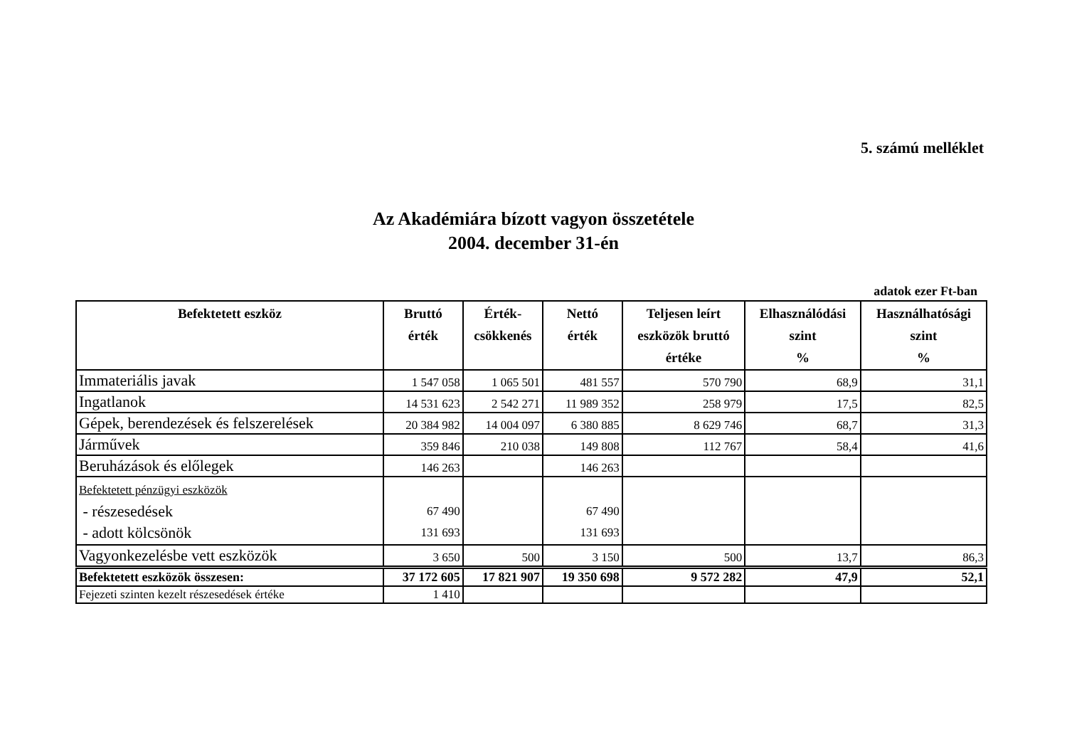5. számú melléklet
Az Akadémiára bízott vagyon összetétele
2004. december 31-én
adatok ezer Ft-ban
| Befektetett eszköz | Bruttó érték | Érték- csökkenés | Nettó érték | Teljesen leírt eszközök bruttó értéke | Elhasználódási szint % | Használhatósági szint % |
| --- | --- | --- | --- | --- | --- | --- |
| Immateriális javak | 1 547 058 | 1 065 501 | 481 557 | 570 790 | 68,9 | 31,1 |
| Ingatlanok | 14 531 623 | 2 542 271 | 11 989 352 | 258 979 | 17,5 | 82,5 |
| Gépek, berendezések és felszerelések | 20 384 982 | 14 004 097 | 6 380 885 | 8 629 746 | 68,7 | 31,3 |
| Járművek | 359 846 | 210 038 | 149 808 | 112 767 | 58,4 | 41,6 |
| Beruházások és előlegek | 146 263 | | 146 263 | | | |
| Befektetett pénzügyi eszközök - részesedések - adott kölcsönök | 67 490 131 693 | | 67 490 131 693 | | | |
| Vagyonkezelésbe vett eszközök | 3 650 | 500 | 3 150 | 500 | 13,7 | 86,3 |
| Befektetett eszközök összesen: | 37 172 605 | 17 821 907 | 19 350 698 | 9 572 282 | 47,9 | 52,1 |
| Fejezeti szinten kezelt részesedések értéke | 1 410 | | | | | |